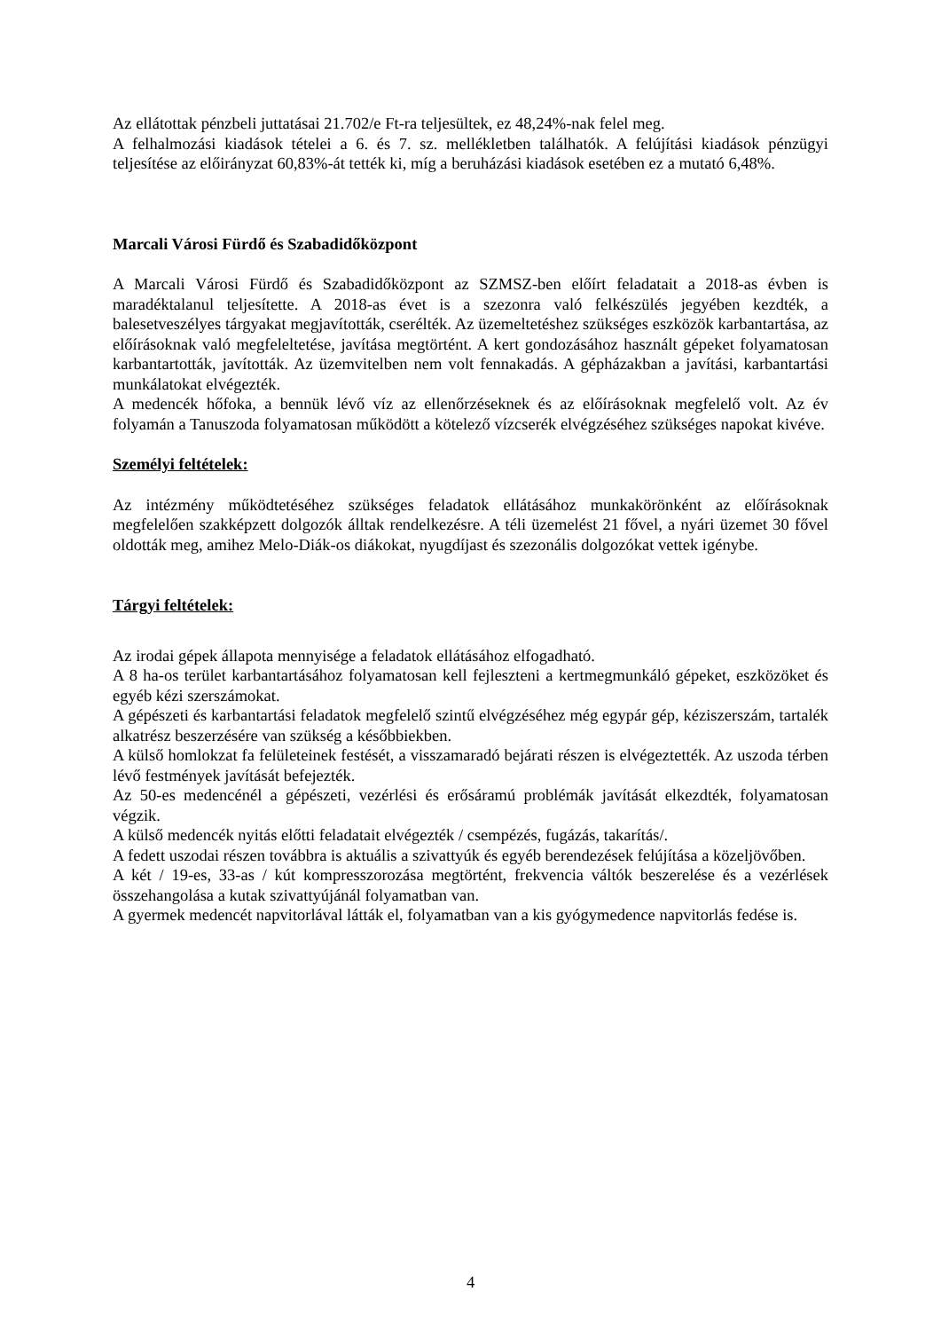Az ellátottak pénzbeli juttatásai 21.702/e Ft-ra teljesültek, ez 48,24%-nak felel meg.
A felhalmozási kiadások tételei a 6. és 7. sz. mellékletben találhatók. A felújítási kiadások pénzügyi teljesítése az előirányzat 60,83%-át tették ki, míg a beruházási kiadások esetében ez a mutató 6,48%.
Marcali Városi Fürdő és Szabadidőközpont
A Marcali Városi Fürdő és Szabadidőközpont az SZMSZ-ben előírt feladatait a 2018-as évben is maradéktalanul teljesítette. A 2018-as évet is a szezonra való felkészülés jegyében kezdték, a balesetveszélyes tárgyakat megjavították, cserélték. Az üzemeltetéshez szükséges eszközök karbantartása, az előírásoknak való megfeleltetése, javítása megtörtént. A kert gondozásához használt gépeket folyamatosan karbantartották, javították. Az üzemvitelben nem volt fennakadás. A gépházakban a javítási, karbantartási munkálatokat elvégezték.
A medencék hőfoka, a bennük lévő víz az ellenőrzéseknek és az előírásoknak megfelelő volt. Az év folyamán a Tanuszoda folyamatosan működött a kötelező vízcserék elvégzéséhez szükséges napokat kivéve.
Személyi feltételek:
Az intézmény működtetéséhez szükséges feladatok ellátásához munkakörönként az előírásoknak megfelelően szakképzett dolgozók álltak rendelkezésre. A téli üzemelést 21 fővel, a nyári üzemet 30 fővel oldották meg, amihez Melo-Diák-os diákokat, nyugdíjast és szezonális dolgozókat vettek igénybe.
Tárgyi feltételek:
Az irodai gépek állapota mennyisége a feladatok ellátásához elfogadható.
A 8 ha-os terület karbantartásához folyamatosan kell fejleszteni a kertmegmunkáló gépeket, eszközöket és egyéb kézi szerszámokat.
A gépészeti és karbantartási feladatok megfelelő szintű elvégzéséhez még egypár gép, kéziszerszám, tartalék alkatrész beszerzésére van szükség a későbbiekben.
A külső homlokzat fa felületeinek festését, a visszamaradó bejárati részen is elvégeztették. Az uszoda térben lévő festmények javítását befejezték.
Az 50-es medencénél a gépészeti, vezérlési és erősáramú problémák javítását elkezdték, folyamatosan végzik.
A külső medencék nyitás előtti feladatait elvégezték / csempézés, fugázás, takarítás/.
A fedett uszodai részen továbbra is aktuális a szivattyúk és egyéb berendezések felújítása a közeljövőben.
A két / 19-es, 33-as / kút kompresszorozása megtörtént, frekvencia váltók beszerelése és a vezérlések összehangolása a kutak szivattyújánál folyamatban van.
A gyermek medencét napvitorlával látták el, folyamatban van a kis gyógymedence napvitorlás fedése is.
4